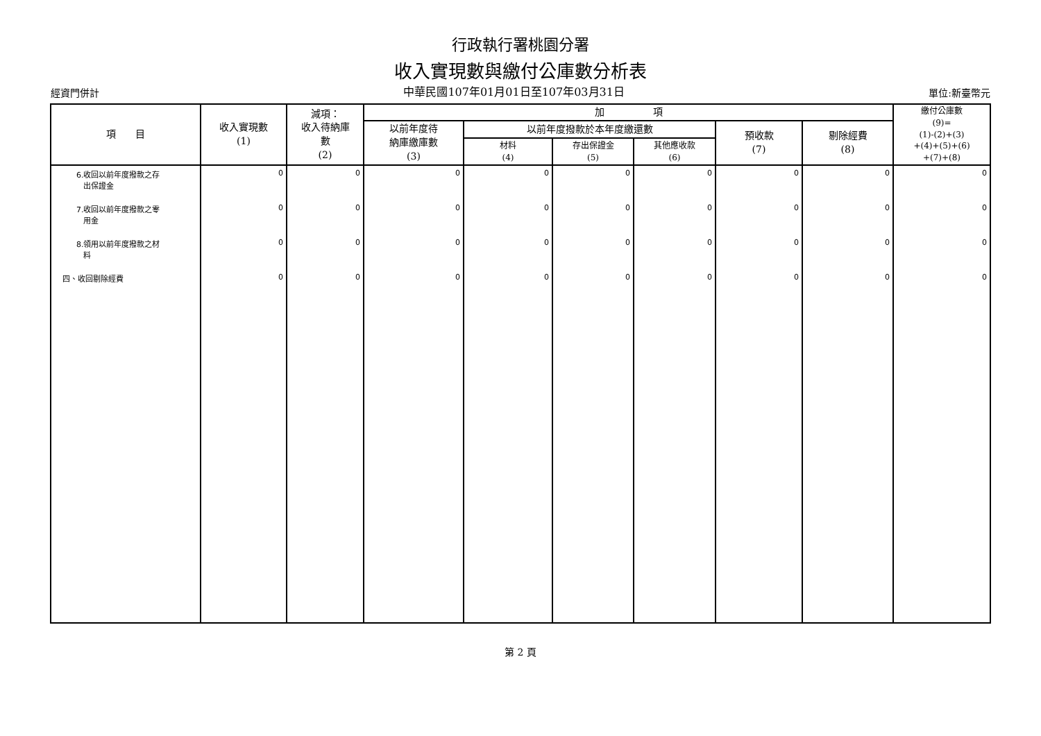行政執行署桃園分署
收入實現數與繳付公庫數分析表
經資門併計 中華民國107年01月01日至107年03月31日 單位:新臺幣元
| 項 目 | 收入實現數 (1) | 減項： 收入待納庫 數 (2) | 加 項 | | | | | | 繳付公庫數 (9)= (1)-(2)+(3) +(4)+(5)+(6) +(7)+(8) |
| --- | --- | --- | --- | --- | --- | --- | --- | --- | --- |
| | | | 以前年度待 納庫繳庫數 (3) | 以前年度撥款於本年度繳還數 | | | 預收款 (7) | 剔除經費 (8) | |
| | | | | 材料 (4) | 存出保證金 (5) | 其他應收款 (6) | | | |
| 6.收回以前年度撥款之存 出保證金 | 0 | 0 | 0 | 0 | 0 | 0 | 0 | 0 | 0 |
| 7.收回以前年度撥款之零 用金 | 0 | 0 | 0 | 0 | 0 | 0 | 0 | 0 | 0 |
| 8.領用以前年度撥款之材 料 | 0 | 0 | 0 | 0 | 0 | 0 | 0 | 0 | 0 |
| 四、收回剔除經費 | 0 | 0 | 0 | 0 | 0 | 0 | 0 | 0 | 0 |
第 2 頁